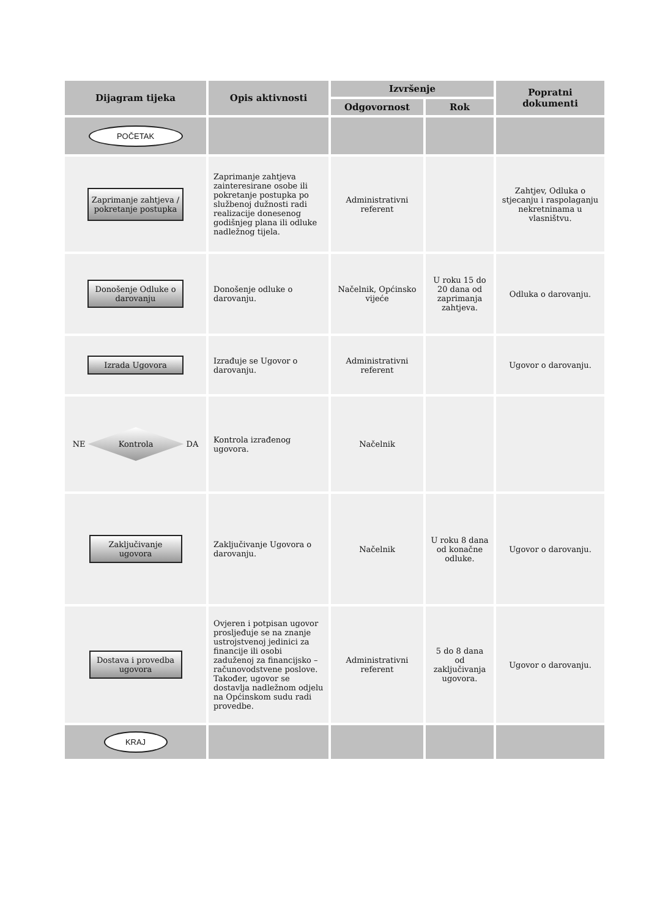| Dijagram tijeka | Opis aktivnosti | Izvršenje | | Popratni dokumenti |
| --- | --- | --- | --- | --- |
| | | Odgovornost | Rok | |
| POČETAK | | | | |
| Zaprimanje zahtjeva / pokretanje postupka | Zaprimanje zahtjeva zainteresirane osobe ili pokretanje postupka po službenoj dužnosti radi realizacije donesenog godišnjeg plana ili odluke nadležnog tijela. | Administrativni referent | | Zahtjev, Odluka o stjecanju i raspolaganju nekretninama u vlasništvu. |
| Donošenje Odluke o darovanju | Donošenje odluke o darovanju. | Načelnik, Općinsko vijeće | U roku 15 do 20 dana od zaprimanja zahtjeva. | Odluka o darovanju. |
| Izrada Ugovora | Izrađuje se Ugovor o darovanju. | Administrativni referent | | Ugovor o darovanju. |
| NE Kontrola DA | Kontrola izrađenog ugovora. | Načelnik | | |
| Zaključivanje ugovora | Zaključivanje Ugovora o darovanju. | Načelnik | U roku 8 dana od konačne odluke. | Ugovor o darovanju. |
| Dostava i provedba ugovora | Ovjeren i potpisan ugovor prosljeđuje se na znanje ustrojstvenoj jedinici za financije ili osobi zaduženoj za financijsko – računovodstvene poslove. Također, ugovor se dostavlja nadležnom odjelu na Općinskom sudu radi provedbe. | Administrativni referent | 5 do 8 dana od zaključivanja ugovora. | Ugovor o darovanju. |
| KRAJ | | | | |